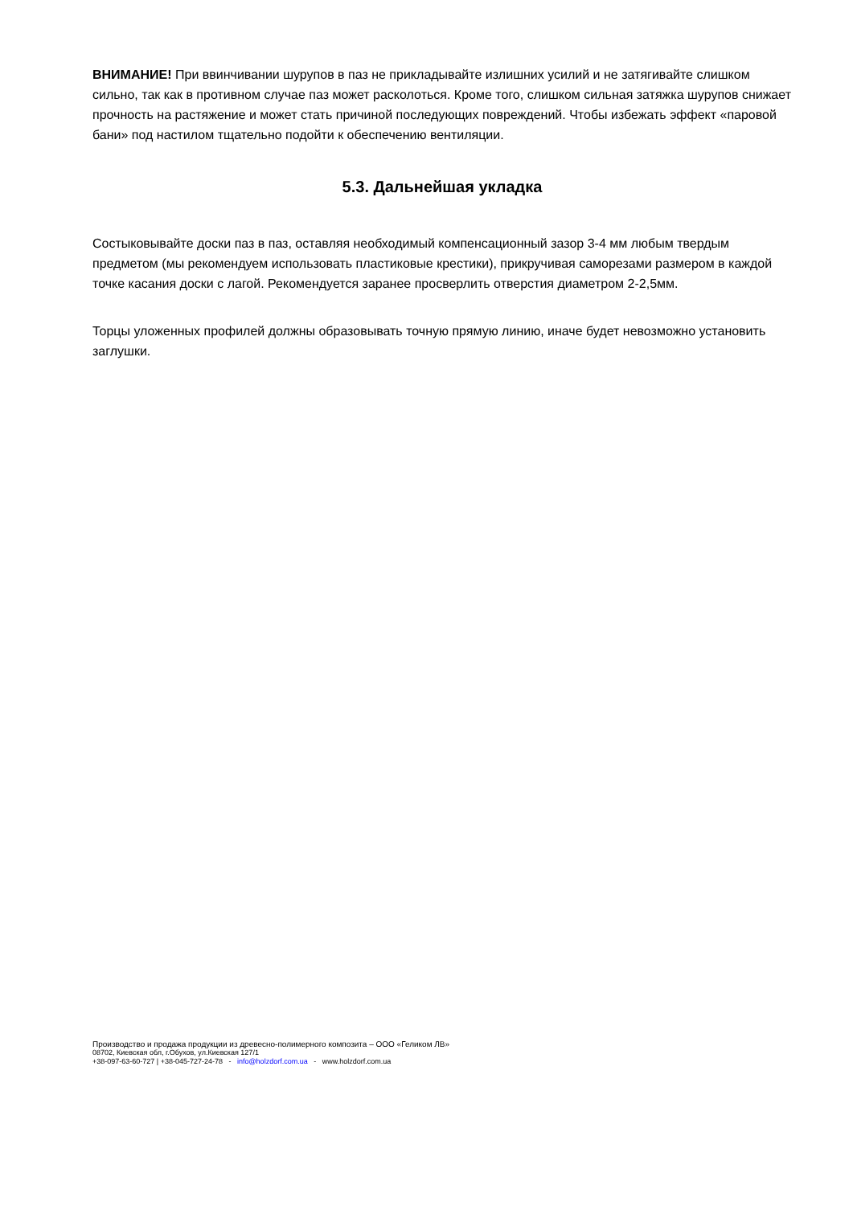ВНИМАНИЕ! При ввинчивании шурупов в паз не прикладывайте излишних усилий и не затягивайте слишком сильно, так как в противном случае паз может расколоться. Кроме того, слишком сильная затяжка шурупов снижает прочность на растяжение и может стать причиной последующих повреждений. Чтобы избежать эффект «паровой бани» под настилом тщательно подойти к обеспечению вентиляции.
5.3. Дальнейшая укладка
Состыковывайте доски паз в паз, оставляя необходимый компенсационный зазор 3-4 мм любым твердым предметом (мы рекомендуем использовать пластиковые крестики), прикручивая саморезами размером в каждой точке касания доски с лагой. Рекомендуется заранее просверлить отверстия диаметром 2-2,5мм.
Торцы уложенных профилей должны образовывать точную прямую линию, иначе будет невозможно установить заглушки.
Производство и продажа продукции из древесно-полимерного композита – ООО «Геликом ЛВ»
08702, Киевская обл, г.Обухов, ул.Киевская 127/1
+38-097-63-60-727 | +38-045-727-24-78 - info@holzdorf.com.ua - www.holzdorf.com.ua